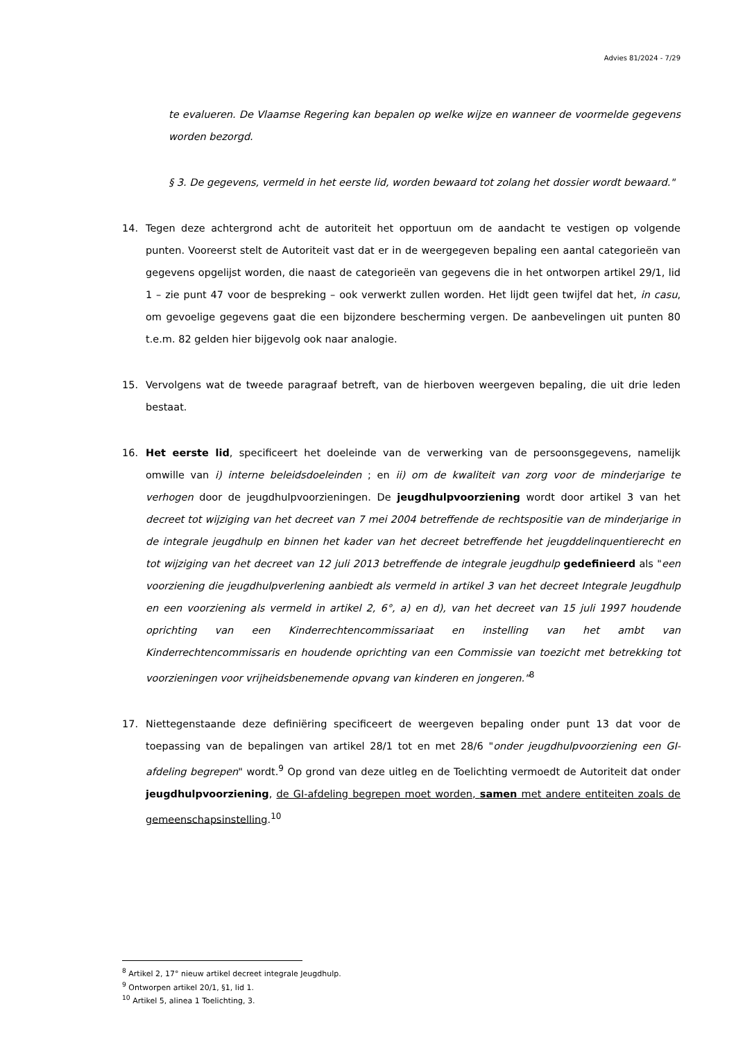Advies 81/2024 - 7/29
te evalueren. De Vlaamse Regering kan bepalen op welke wijze en wanneer de voormelde gegevens worden bezorgd.
§ 3. De gegevens, vermeld in het eerste lid, worden bewaard tot zolang het dossier wordt bewaard."
14. Tegen deze achtergrond acht de autoriteit het opportuun om de aandacht te vestigen op volgende punten. Vooreerst stelt de Autoriteit vast dat er in de weergegeven bepaling een aantal categorieën van gegevens opgelijst worden, die naast de categorieën van gegevens die in het ontworpen artikel 29/1, lid 1 – zie punt 47 voor de bespreking – ook verwerkt zullen worden. Het lijdt geen twijfel dat het, in casu, om gevoelige gegevens gaat die een bijzondere bescherming vergen. De aanbevelingen uit punten 80 t.e.m. 82 gelden hier bijgevolg ook naar analogie.
15. Vervolgens wat de tweede paragraaf betreft, van de hierboven weergeven bepaling, die uit drie leden bestaat.
16. Het eerste lid, specificeert het doeleinde van de verwerking van de persoonsgegevens, namelijk omwille van i) interne beleidsdoeleinden ; en ii) om de kwaliteit van zorg voor de minderjarige te verhogen door de jeugdhulpvoorzieningen. De jeugdhulpvoorziening wordt door artikel 3 van het decreet tot wijziging van het decreet van 7 mei 2004 betreffende de rechtspositie van de minderjarige in de integrale jeugdhulp en binnen het kader van het decreet betreffende het jeugddelinquentierecht en tot wijziging van het decreet van 12 juli 2013 betreffende de integrale jeugdhulp gedefinieerd als "een voorziening die jeugdhulpverlening aanbiedt als vermeld in artikel 3 van het decreet Integrale Jeugdhulp en een voorziening als vermeld in artikel 2, 6°, a) en d), van het decreet van 15 juli 1997 houdende oprichting van een Kinderrechtencommissariaat en instelling van het ambt van Kinderrechtencommissaris en houdende oprichting van een Commissie van toezicht met betrekking tot voorzieningen voor vrijheidsbenemende opvang van kinderen en jongeren."<sup>8</sup>
17. Niettegenstaande deze definiëring specificeert de weergeven bepaling onder punt 13 dat voor de toepassing van de bepalingen van artikel 28/1 tot en met 28/6 "onder jeugdhulpvoorziening een GI-afdeling begrepen" wordt.<sup>9</sup> Op grond van deze uitleg en de Toelichting vermoedt de Autoriteit dat onder jeugdhulpvoorziening, de GI-afdeling begrepen moet worden, samen met andere entiteiten zoals de gemeenschapsinstelling.<sup>10</sup>
<sup>8</sup> Artikel 2, 17° nieuw artikel decreet integrale Jeugdhulp.
<sup>9</sup> Ontworpen artikel 20/1, §1, lid 1.
<sup>10</sup> Artikel 5, alinea 1 Toelichting, 3.